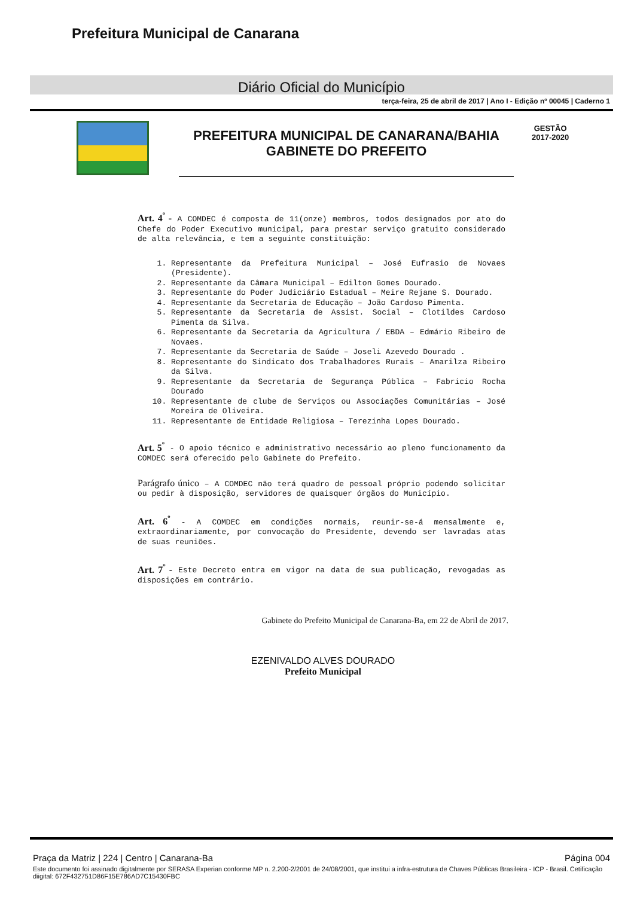Prefeitura Municipal de Canarana
Diário Oficial do Município
terça-feira, 25 de abril de 2017 | Ano I - Edição nº 00045 | Caderno 1
PREFEITURA MUNICIPAL DE CANARANA/BAHIA
GABINETE DO PREFEITO
GESTÃO
2017-2020
Art. 4<sup>º</sup> - A COMDEC é composta de 11(onze) membros, todos designados por ato do Chefe do Poder Executivo municipal, para prestar serviço gratuito considerado de alta relevância, e tem a seguinte constituição:
1. Representante da Prefeitura Municipal – José Eufrasio de Novaes (Presidente).
2. Representante da Câmara Municipal – Edilton Gomes Dourado.
3. Representante do Poder Judiciário Estadual – Meire Rejane S. Dourado.
4. Representante da Secretaria de Educação – João Cardoso Pimenta.
5. Representante da Secretaria de Assist. Social – Clotildes Cardoso Pimenta da Silva.
6. Representante da Secretaria da Agricultura / EBDA – Edmário Ribeiro de Novaes.
7. Representante da Secretaria de Saúde – Joseli Azevedo Dourado .
8. Representante do Sindicato dos Trabalhadores Rurais – Amarilza Ribeiro da Silva.
9. Representante da Secretaria de Segurança Pública – Fabricio Rocha Dourado
10. Representante de clube de Serviços ou Associações Comunitárias – José Moreira de Oliveira.
11. Representante de Entidade Religiosa – Terezinha Lopes Dourado.
Art. 5<sup>º</sup> - O apoio técnico e administrativo necessário ao pleno funcionamento da COMDEC será oferecido pelo Gabinete do Prefeito.
Parágrafo único – A COMDEC não terá quadro de pessoal próprio podendo solicitar ou pedir à disposição, servidores de quaisquer órgãos do Município.
Art. 6<sup>º</sup> - A COMDEC em condições normais, reunir-se-á mensalmente e, extraordinariamente, por convocação do Presidente, devendo ser lavradas atas de suas reuniões.
Art. 7<sup>º</sup> - Este Decreto entra em vigor na data de sua publicação, revogadas as disposições em contrário.
Gabinete do Prefeito Municipal de Canarana-Ba, em 22 de Abril de 2017.
EZENIVALDO ALVES DOURADO
Prefeito Municipal
Praça da Matriz | 224 | Centro | Canarana-Ba Página 004
Este documento foi assinado digitalmente por SERASA Experian conforme MP n. 2.200-2/2001 de 24/08/2001, que institui a infra-estrutura de Chaves Públicas Brasileira - ICP - Brasil. Cetificação diigital: 672F432751D86F15E786AD7C15430FBC